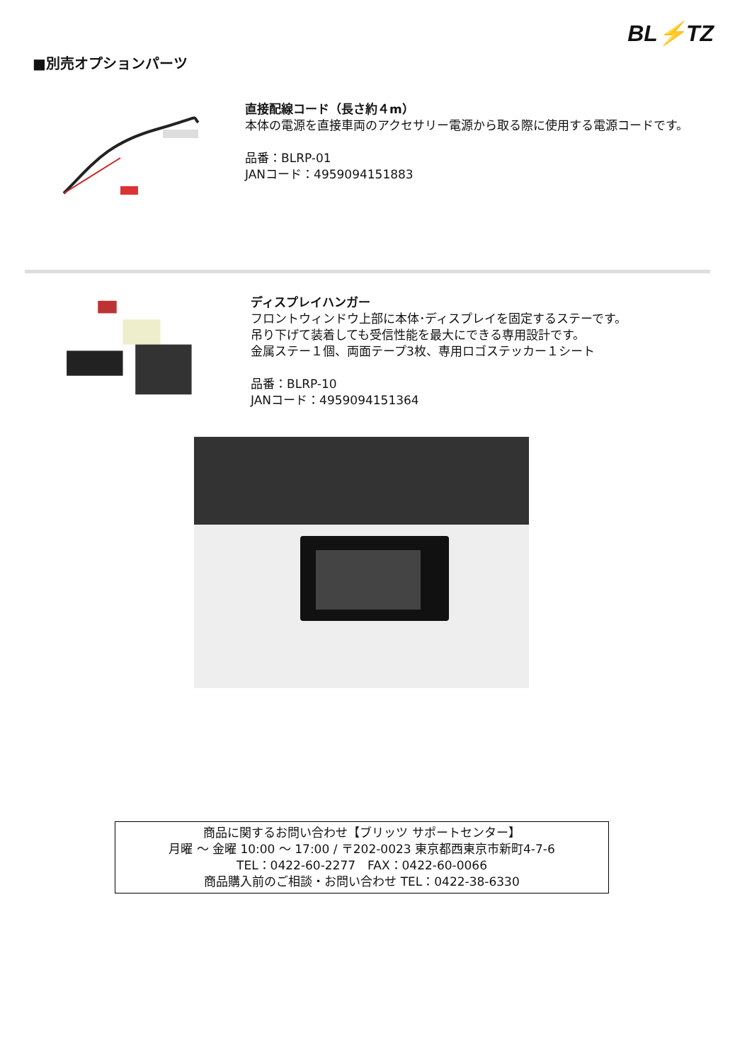BL⚡TZ
■別売オプションパーツ
直接配線コード（長さ約４m）
本体の電源を直接車両のアクセサリー電源から取る際に使用する電源コードです。
品番：BLRP-01
JANコード：4959094151883
ディスプレイハンガー
フロントウィンドウ上部に本体･ディスプレイを固定するステーです。
吊り下げて装着しても受信性能を最大にできる専用設計です。
金属ステー１個、両面テープ3枚、専用ロゴステッカー１シート
品番：BLRP-10
JANコード：4959094151364
商品に関するお問い合わせ【ブリッツ サポートセンター】
月曜 ～ 金曜 10:00 ～ 17:00 / 〒202-0023 東京都西東京市新町4-7-6
TEL：0422-60-2277　FAX：0422-60-0066
商品購入前のご相談・お問い合わせ TEL：0422-38-6330